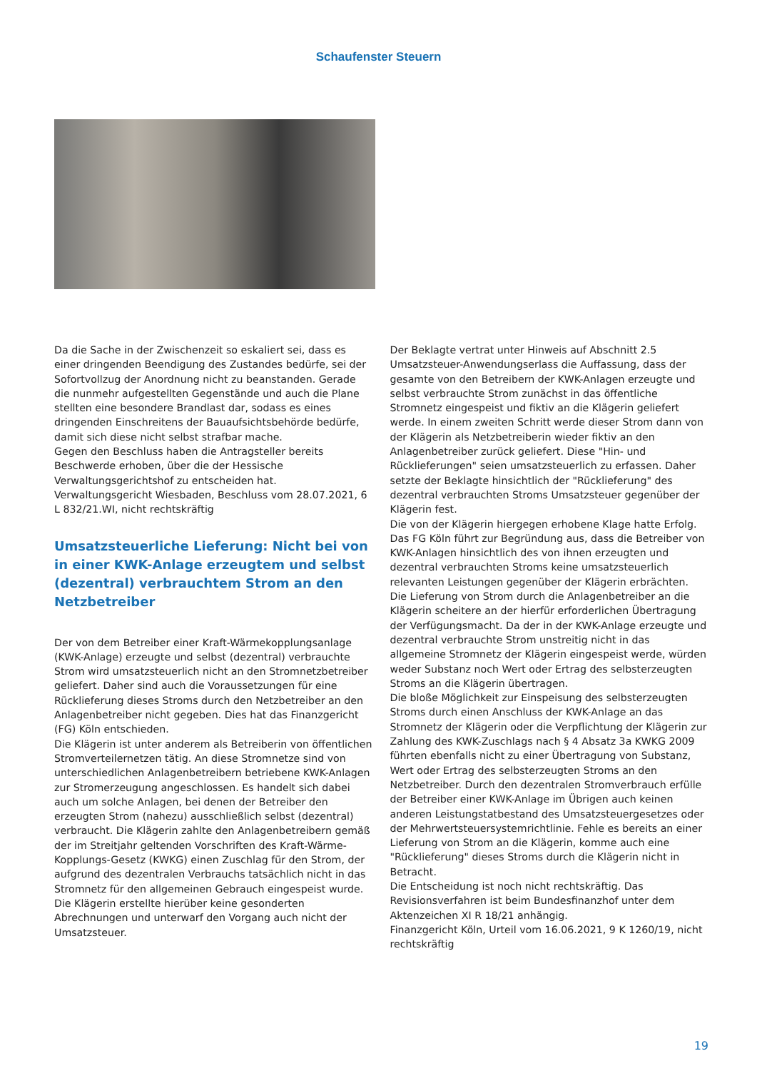Schaufenster Steuern
Da die Sache in der Zwischenzeit so eskaliert sei, dass es einer dringenden Beendigung des Zustandes bedürfe, sei der Sofortvollzug der Anordnung nicht zu beanstanden. Gerade die nunmehr aufgestellten Gegenstände und auch die Plane stellten eine besondere Brandlast dar, sodass es eines dringenden Einschreitens der Bauaufsichtsbehörde bedürfe, damit sich diese nicht selbst strafbar mache.
Gegen den Beschluss haben die Antragsteller bereits Beschwerde erhoben, über die der Hessische Verwaltungsgerichtshof zu entscheiden hat.
Verwaltungsgericht Wiesbaden, Beschluss vom 28.07.2021, 6 L 832/21.WI, nicht rechtskräftig
Umsatzsteuerliche Lieferung: Nicht bei von in einer KWK-Anlage erzeugtem und selbst (dezentral) verbrauchtem Strom an den Netzbetreiber
Der von dem Betreiber einer Kraft-Wärmekopplungsanlage (KWK-Anlage) erzeugte und selbst (dezentral) verbrauchte Strom wird umsatzsteuerlich nicht an den Stromnetzbetreiber geliefert. Daher sind auch die Voraussetzungen für eine Rücklieferung dieses Stroms durch den Netzbetreiber an den Anlagenbetreiber nicht gegeben. Dies hat das Finanzgericht (FG) Köln entschieden.
Die Klägerin ist unter anderem als Betreiberin von öffentlichen Stromverteilernetzen tätig. An diese Stromnetze sind von unterschiedlichen Anlagenbetreibern betriebene KWK-Anlagen zur Stromerzeugung angeschlossen. Es handelt sich dabei auch um solche Anlagen, bei denen der Betreiber den erzeugten Strom (nahezu) ausschließlich selbst (dezentral) verbraucht. Die Klägerin zahlte den Anlagenbetreibern gemäß der im Streitjahr geltenden Vorschriften des Kraft-Wärme-Kopplungs-Gesetz (KWKG) einen Zuschlag für den Strom, der aufgrund des dezentralen Verbrauchs tatsächlich nicht in das Stromnetz für den allgemeinen Gebrauch eingespeist wurde. Die Klägerin erstellte hierüber keine gesonderten Abrechnungen und unterwarf den Vorgang auch nicht der Umsatzsteuer.
Der Beklagte vertrat unter Hinweis auf Abschnitt 2.5 Umsatzsteuer-Anwendungserlass die Auffassung, dass der gesamte von den Betreibern der KWK-Anlagen erzeugte und selbst verbrauchte Strom zunächst in das öffentliche Stromnetz eingespeist und fiktiv an die Klägerin geliefert werde. In einem zweiten Schritt werde dieser Strom dann von der Klägerin als Netzbetreiberin wieder fiktiv an den Anlagenbetreiber zurück geliefert. Diese "Hin- und Rücklieferungen" seien umsatzsteuerlich zu erfassen. Daher setzte der Beklagte hinsichtlich der "Rücklieferung" des dezentral verbrauchten Stroms Umsatzsteuer gegenüber der Klägerin fest.
Die von der Klägerin hiergegen erhobene Klage hatte Erfolg. Das FG Köln führt zur Begründung aus, dass die Betreiber von KWK-Anlagen hinsichtlich des von ihnen erzeugten und dezentral verbrauchten Stroms keine umsatzsteuerlich relevanten Leistungen gegenüber der Klägerin erbrächten. Die Lieferung von Strom durch die Anlagenbetreiber an die Klägerin scheitere an der hierfür erforderlichen Übertragung der Verfügungsmacht. Da der in der KWK-Anlage erzeugte und dezentral verbrauchte Strom unstreitig nicht in das allgemeine Stromnetz der Klägerin eingespeist werde, würden weder Substanz noch Wert oder Ertrag des selbsterzeugten Stroms an die Klägerin übertragen.
Die bloße Möglichkeit zur Einspeisung des selbsterzeugten Stroms durch einen Anschluss der KWK-Anlage an das Stromnetz der Klägerin oder die Verpflichtung der Klägerin zur Zahlung des KWK-Zuschlags nach § 4 Absatz 3a KWKG 2009 führten ebenfalls nicht zu einer Übertragung von Substanz, Wert oder Ertrag des selbsterzeugten Stroms an den Netzbetreiber. Durch den dezentralen Stromverbrauch erfülle der Betreiber einer KWK-Anlage im Übrigen auch keinen anderen Leistungstatbestand des Umsatzsteuergesetzes oder der Mehrwertsteuersystemrichtlinie. Fehle es bereits an einer Lieferung von Strom an die Klägerin, komme auch eine "Rücklieferung" dieses Stroms durch die Klägerin nicht in Betracht.
Die Entscheidung ist noch nicht rechtskräftig. Das Revisionsverfahren ist beim Bundesfinanzhof unter dem Aktenzeichen XI R 18/21 anhängig.
Finanzgericht Köln, Urteil vom 16.06.2021, 9 K 1260/19, nicht rechtskräftig
19